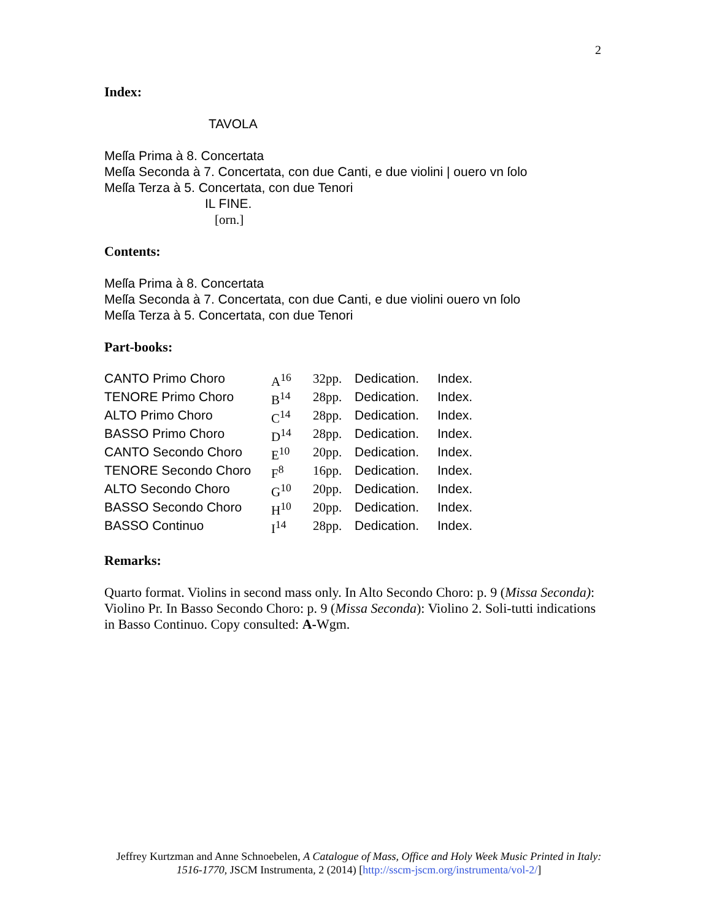2
Index:
TAVOLA
Meſſa Prima à 8. Concertata
Meſſa Seconda à 7. Concertata, con due Canti, e due violini | ouero vn ſolo
Meſſa Terza à 5. Concertata, con due Tenori
IL FINE.
[orn.]
Contents:
Meſſa Prima à 8. Concertata
Meſſa Seconda à 7. Concertata, con due Canti, e due violini ouero vn ſolo
Meſſa Terza à 5. Concertata, con due Tenori
Part-books:
| CANTO Primo Choro | A<sup>16</sup> | 32pp. | Dedication. | Index. |
| TENORE Primo Choro | B<sup>14</sup> | 28pp. | Dedication. | Index. |
| ALTO Primo Choro | C<sup>14</sup> | 28pp. | Dedication. | Index. |
| BASSO Primo Choro | D<sup>14</sup> | 28pp. | Dedication. | Index. |
| CANTO Secondo Choro | E<sup>10</sup> | 20pp. | Dedication. | Index. |
| TENORE Secondo Choro | F<sup>8</sup> | 16pp. | Dedication. | Index. |
| ALTO Secondo Choro | G<sup>10</sup> | 20pp. | Dedication. | Index. |
| BASSO Secondo Choro | H<sup>10</sup> | 20pp. | Dedication. | Index. |
| BASSO Continuo | I<sup>14</sup> | 28pp. | Dedication. | Index. |
Remarks:
Quarto format. Violins in second mass only. In Alto Secondo Choro: p. 9 (Missa Seconda): Violino Pr. In Basso Secondo Choro: p. 9 (Missa Seconda): Violino 2. Soli-tutti indications in Basso Continuo. Copy consulted: A-Wgm.
Jeffrey Kurtzman and Anne Schnoebelen, A Catalogue of Mass, Office and Holy Week Music Printed in Italy: 1516-1770, JSCM Instrumenta, 2 (2014) [http://sscm-jscm.org/instrumenta/vol-2/]